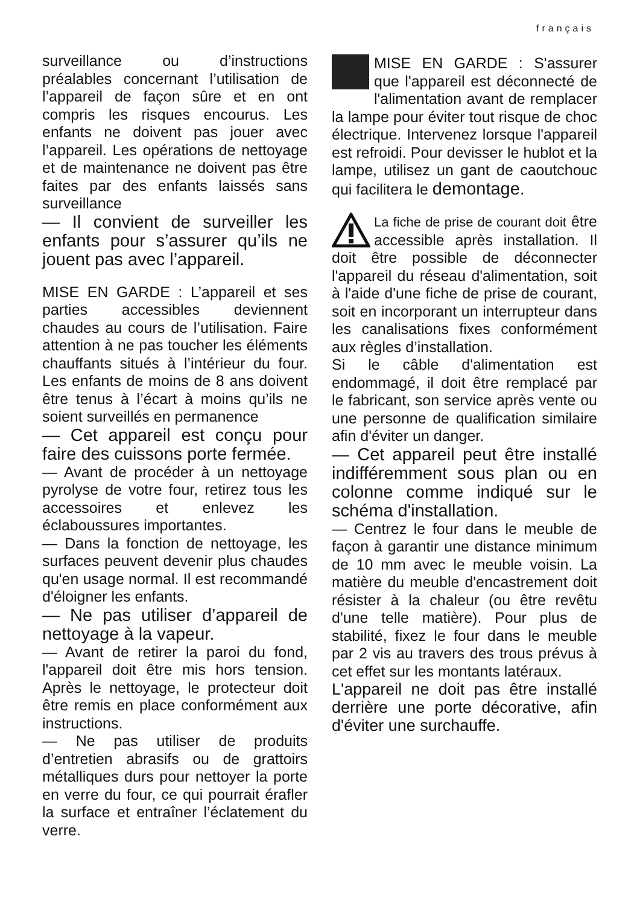français
surveillance ou d’instructions préalables concernant l’utilisation de l’appareil de façon sûre et en ont compris les risques encourus. Les enfants ne doivent pas jouer avec l’appareil. Les opérations de nettoyage et de maintenance ne doivent pas être faites par des enfants laissés sans surveillance
— Il convient de surveiller les enfants pour s’assurer qu’ils ne jouent pas avec l’appareil.
MISE EN GARDE : L’appareil et ses parties accessibles deviennent chaudes au cours de l’utilisation. Faire attention à ne pas toucher les éléments chauffants situés à l’intérieur du four. Les enfants de moins de 8 ans doivent être tenus à l’écart à moins qu’ils ne soient surveillés en permanence
— Cet appareil est conçu pour faire des cuissons porte fermée.
— Avant de procéder à un nettoyage pyrolyse de votre four, retirez tous les accessoires et enlevez les éclaboussures importantes.
— Dans la fonction de nettoyage, les surfaces peuvent devenir plus chaudes qu'en usage normal. Il est recommandé d'éloigner les enfants.
— Ne pas utiliser d’appareil de nettoyage à la vapeur.
— Avant de retirer la paroi du fond, l'appareil doit être mis hors tension. Après le nettoyage, le protecteur doit être remis en place conformément aux instructions.
— Ne pas utiliser de produits d’entretien abrasifs ou de grattoirs métalliques durs pour nettoyer la porte en verre du four, ce qui pourrait érafler la surface et entraîner l’éclatement du verre.
MISE EN GARDE : S'assurer que l'appareil est déconnecté de l'alimentation avant de remplacer la lampe pour éviter tout risque de choc électrique. Intervenez lorsque l'appareil est refroidi. Pour devisser le hublot et la lampe, utilisez un gant de caoutchouc qui facilitera le demontage.
La fiche de prise de courant doit être accessible après installation. Il doit être possible de déconnecter l'appareil du réseau d'alimentation, soit à l'aide d'une fiche de prise de courant, soit en incorporant un interrupteur dans les canalisations fixes conformément aux règles d’installation.
Si le câble d'alimentation est endommagé, il doit être remplacé par le fabricant, son service après vente ou une personne de qualification similaire afin d'éviter un danger.
— Cet appareil peut être installé indifféremment sous plan ou en colonne comme indiqué sur le schéma d'installation.
— Centrez le four dans le meuble de façon à garantir une distance minimum de 10 mm avec le meuble voisin. La matière du meuble d'encastrement doit résister à la chaleur (ou être revêtu d'une telle matière). Pour plus de stabilité, fixez le four dans le meuble par 2 vis au travers des trous prévus à cet effet sur les montants latéraux.
L'appareil ne doit pas être installé derrière une porte décorative, afin d'éviter une surchauffe.